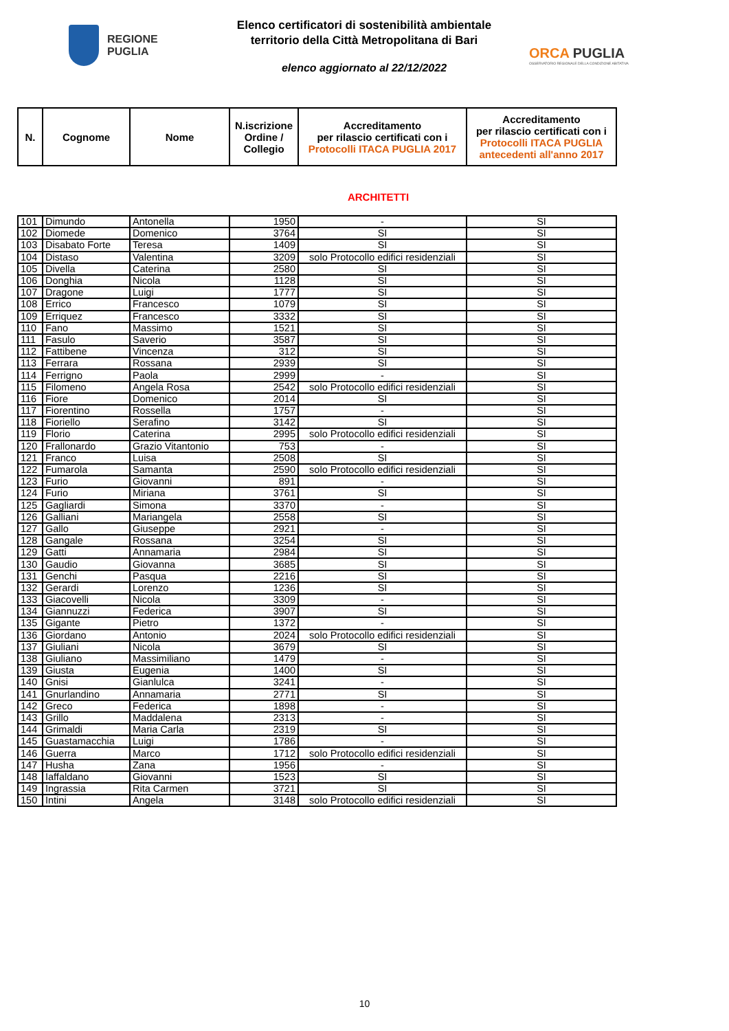REGIONE
PUGLIA
Elenco certificatori di sostenibilità ambientale
territorio della Città Metropolitana di Bari
elenco aggiornato al 22/12/2022
ORCA PUGLIA
OSSERVATORIO REGIONALE DELLA CONDIZIONE ABITATIVA
| N. | Cognome | Nome | N.iscrizione Ordine / Collegio | Accreditamento per rilascio certificati con i Protocolli ITACA PUGLIA 2017 | Accreditamento per rilascio certificati con i Protocolli ITACA PUGLIA antecedenti all'anno 2017 |
| --- | --- | --- | --- | --- | --- |
ARCHITETTI
| 101 | Dimundo | Antonella | 1950 | - | SI |
| 102 | Diomede | Domenico | 3764 | SI | SI |
| 103 | Disabato Forte | Teresa | 1409 | SI | SI |
| 104 | Distaso | Valentina | 3209 | solo Protocollo edifici residenziali | SI |
| 105 | Divella | Caterina | 2580 | SI | SI |
| 106 | Donghia | Nicola | 1128 | SI | SI |
| 107 | Dragone | Luigi | 1777 | SI | SI |
| 108 | Errico | Francesco | 1079 | SI | SI |
| 109 | Erriquez | Francesco | 3332 | SI | SI |
| 110 | Fano | Massimo | 1521 | SI | SI |
| 111 | Fasulo | Saverio | 3587 | SI | SI |
| 112 | Fattibene | Vincenza | 312 | SI | SI |
| 113 | Ferrara | Rossana | 2939 | SI | SI |
| 114 | Ferrigno | Paola | 2999 | - | SI |
| 115 | Filomeno | Angela Rosa | 2542 | solo Protocollo edifici residenziali | SI |
| 116 | Fiore | Domenico | 2014 | SI | SI |
| 117 | Fiorentino | Rossella | 1757 | - | SI |
| 118 | Fioriello | Serafino | 3142 | SI | SI |
| 119 | Florio | Caterina | 2995 | solo Protocollo edifici residenziali | SI |
| 120 | Frallonardo | Grazio Vitantonio | 753 | - | SI |
| 121 | Franco | Luisa | 2508 | SI | SI |
| 122 | Fumarola | Samanta | 2590 | solo Protocollo edifici residenziali | SI |
| 123 | Furio | Giovanni | 891 | - | SI |
| 124 | Furio | Miriana | 3761 | SI | SI |
| 125 | Gagliardi | Simona | 3370 | - | SI |
| 126 | Galliani | Mariangela | 2558 | SI | SI |
| 127 | Gallo | Giuseppe | 2921 | - | SI |
| 128 | Gangale | Rossana | 3254 | SI | SI |
| 129 | Gatti | Annamaria | 2984 | SI | SI |
| 130 | Gaudio | Giovanna | 3685 | SI | SI |
| 131 | Genchi | Pasqua | 2216 | SI | SI |
| 132 | Gerardi | Lorenzo | 1236 | SI | SI |
| 133 | Giacovelli | Nicola | 3309 | - | SI |
| 134 | Giannuzzi | Federica | 3907 | SI | SI |
| 135 | Gigante | Pietro | 1372 | - | SI |
| 136 | Giordano | Antonio | 2024 | solo Protocollo edifici residenziali | SI |
| 137 | Giuliani | Nicola | 3679 | SI | SI |
| 138 | Giuliano | Massimiliano | 1479 | - | SI |
| 139 | Giusta | Eugenia | 1400 | SI | SI |
| 140 | Gnisi | Gianlulca | 3241 | - | SI |
| 141 | Gnurlandino | Annamaria | 2771 | SI | SI |
| 142 | Greco | Federica | 1898 | - | SI |
| 143 | Grillo | Maddalena | 2313 | - | SI |
| 144 | Grimaldi | Maria Carla | 2319 | SI | SI |
| 145 | Guastamacchia | Luigi | 1786 | - | SI |
| 146 | Guerra | Marco | 1712 | solo Protocollo edifici residenziali | SI |
| 147 | Husha | Zana | 1956 | - | SI |
| 148 | Iaffaldano | Giovanni | 1523 | SI | SI |
| 149 | Ingrassia | Rita Carmen | 3721 | SI | SI |
| 150 | Intini | Angela | 3148 | solo Protocollo edifici residenziali | SI |
10